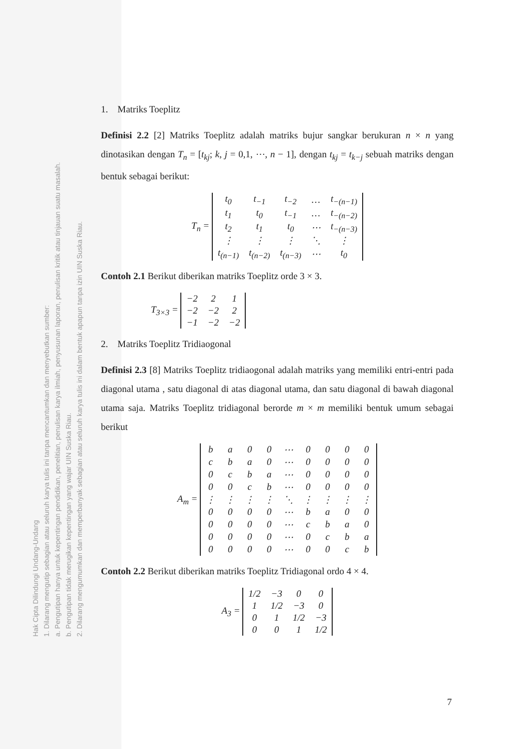Hak Cipta Dilindungi Undang-Undang
1. Dilarang mengutip sebagian atau seluruh karya tulis ini tanpa mencantumkan dan menyebutkan sumber:
a. Pengutipan hanya untuk kepentingan pendidikan, penelitian, penulisan karya ilmiah, penyusunan laporan, penulisan kritik atau tinjauan suatu masalah.
b. Pengutipan tidak merugikan kepentingan yang wajar UIN Suska Riau.
2. Dilarang mengumumkan dan memperbanyak sebagian atau seluruh karya tulis ini dalam bentuk apapun tanpa izin UIN Suska Riau.
1. Matriks Toeplitz
Definisi 2.2 [2] Matriks Toeplitz adalah matriks bujur sangkar berukuran n × n yang dinotasikan dengan T<sub>n</sub> = [t<sub>kj</sub>; k, j = 0,1, ⋯, n − 1], dengan t<sub>kj</sub> = t<sub>k−j</sub> sebuah matriks dengan bentuk sebagai berikut:
T<sub>n</sub> =
| t<sub>0</sub> | t<sub>−1</sub> | t<sub>−2</sub> | … | t<sub>−(n−1)</sub> |
| t<sub>1</sub> | t<sub>0</sub> | t<sub>−1</sub> | … | t<sub>−(n−2)</sub> |
| t<sub>2</sub> | t<sub>1</sub> | t<sub>0</sub> | ⋯ | t<sub>−(n−3)</sub> |
| ⋮ | ⋮ | ⋮ | ⋱ | ⋮ |
| t<sub>(n−1)</sub> | t<sub>(n−2)</sub> | t<sub>(n−3)</sub> | ⋯ | t<sub>0</sub> |
Contoh 2.1 Berikut diberikan matriks Toeplitz orde 3 × 3.
T<sub>3×3</sub> =
| −2 | 2 | 1 |
| −2 | −2 | 2 |
| −1 | −2 | −2 |
2. Matriks Toeplitz Tridiaogonal
Definisi 2.3 [8] Matriks Toeplitz tridiaogonal adalah matriks yang memiliki entri-entri pada diagonal utama , satu diagonal di atas diagonal utama, dan satu diagonal di bawah diagonal utama saja. Matriks Toeplitz tridiagonal berorde m × m memiliki bentuk umum sebagai berikut
A<sub>m</sub> =
| b | a | 0 | 0 | ⋯ | 0 | 0 | 0 | 0 |
| c | b | a | 0 | ⋯ | 0 | 0 | 0 | 0 |
| 0 | c | b | a | ⋯ | 0 | 0 | 0 | 0 |
| 0 | 0 | c | b | ⋯ | 0 | 0 | 0 | 0 |
| ⋮ | ⋮ | ⋮ | ⋮ | ⋱ | ⋮ | ⋮ | ⋮ | ⋮ |
| 0 | 0 | 0 | 0 | ⋯ | b | a | 0 | 0 |
| 0 | 0 | 0 | 0 | ⋯ | c | b | a | 0 |
| 0 | 0 | 0 | 0 | ⋯ | 0 | c | b | a |
| 0 | 0 | 0 | 0 | ⋯ | 0 | 0 | c | b |
Contoh 2.2 Berikut diberikan matriks Toeplitz Tridiagonal ordo 4 × 4.
A<sub>3</sub> =
| 1/2 | −3 | 0 | 0 |
| 1 | 1/2 | −3 | 0 |
| 0 | 1 | 1/2 | −3 |
| 0 | 0 | 1 | 1/2 |
7